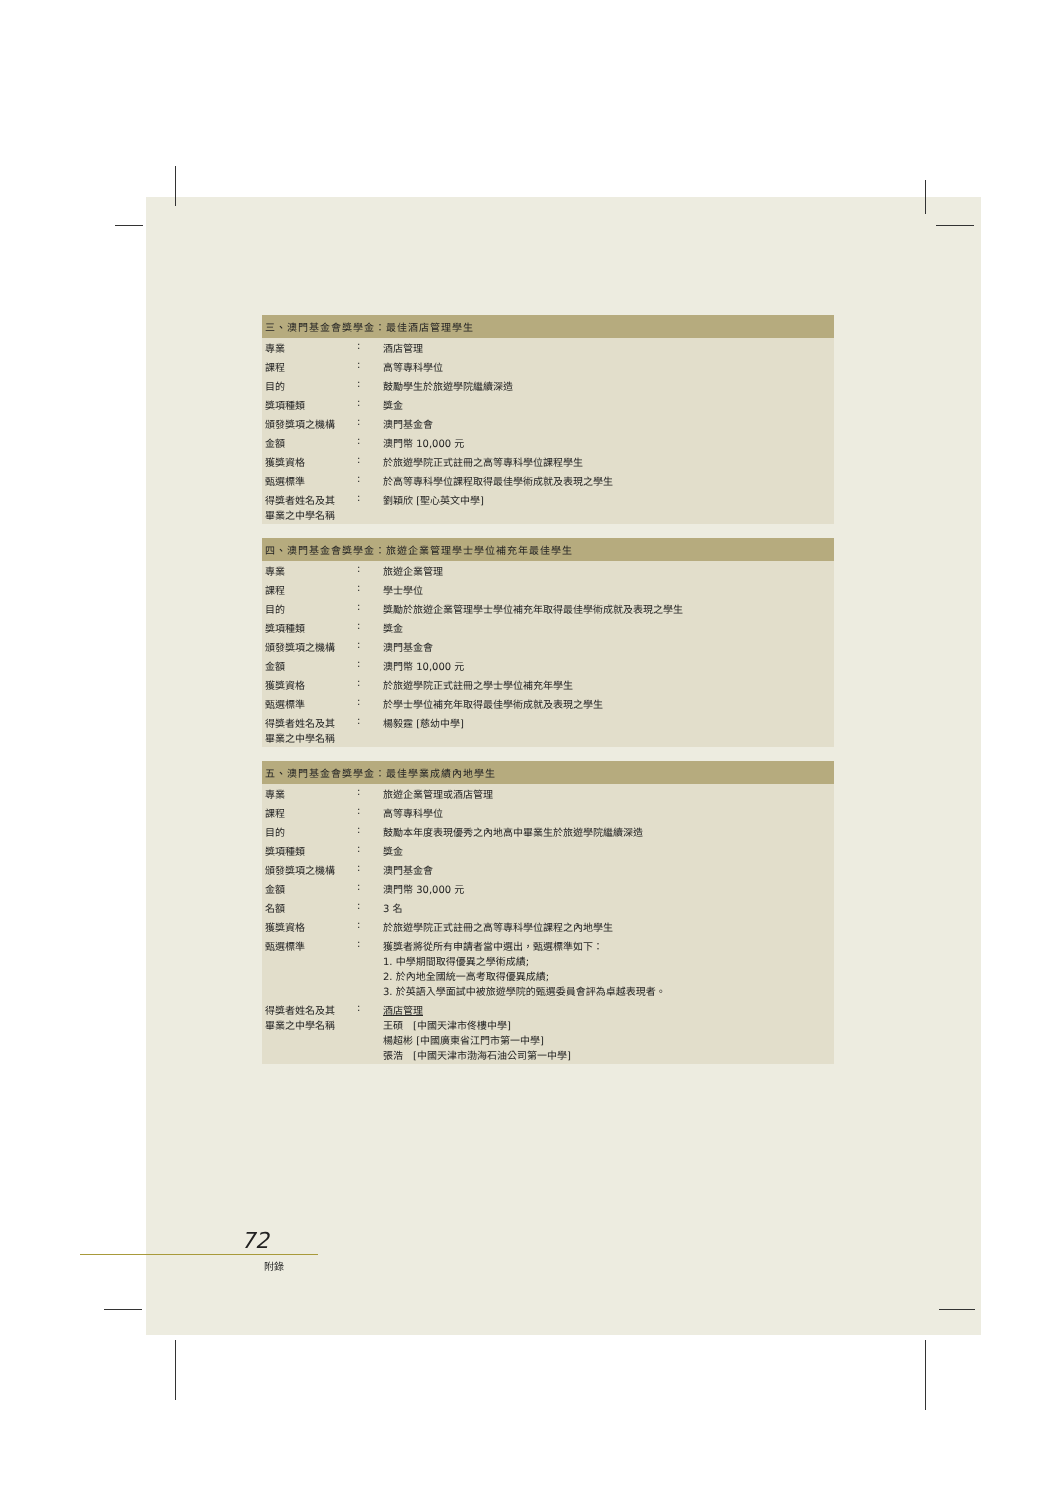| 三、澳門基金會獎學金：最佳酒店管理學生 | | |
| --- | --- | --- |
| 專業 | : | 酒店管理 |
| 課程 | : | 高等專科學位 |
| 目的 | : | 鼓勵學生於旅遊學院繼續深造 |
| 獎項種類 | : | 獎金 |
| 頒發獎項之機構 | : | 澳門基金會 |
| 金額 | : | 澳門幣 10,000 元 |
| 獲獎資格 | : | 於旅遊學院正式註冊之高等專科學位課程學生 |
| 甄選標準 | : | 於高等專科學位課程取得最佳學術成就及表現之學生 |
| 得獎者姓名及其 畢業之中學名稱 | : | 劉穎欣 [聖心英文中學] |
| 四、澳門基金會獎學金：旅遊企業管理學士學位補充年最佳學生 | | |
| --- | --- | --- |
| 專業 | : | 旅遊企業管理 |
| 課程 | : | 學士學位 |
| 目的 | : | 獎勵於旅遊企業管理學士學位補充年取得最佳學術成就及表現之學生 |
| 獎項種類 | : | 獎金 |
| 頒發獎項之機構 | : | 澳門基金會 |
| 金額 | : | 澳門幣 10,000 元 |
| 獲獎資格 | : | 於旅遊學院正式註冊之學士學位補充年學生 |
| 甄選標準 | : | 於學士學位補充年取得最佳學術成就及表現之學生 |
| 得獎者姓名及其 畢業之中學名稱 | : | 楊毅霆 [慈幼中學] |
| 五、澳門基金會獎學金：最佳學業成績內地學生 | | |
| --- | --- | --- |
| 專業 | : | 旅遊企業管理或酒店管理 |
| 課程 | : | 高等專科學位 |
| 目的 | : | 鼓勵本年度表現優秀之內地高中畢業生於旅遊學院繼續深造 |
| 獎項種類 | : | 獎金 |
| 頒發獎項之機構 | : | 澳門基金會 |
| 金額 | : | 澳門幣 30,000 元 |
| 名額 | : | 3 名 |
| 獲獎資格 | : | 於旅遊學院正式註冊之高等專科學位課程之內地學生 |
| 甄選標準 | : | 獲獎者將從所有申請者當中選出，甄選標準如下： 1. 中學期間取得優異之學術成績; 2. 於內地全國統一高考取得優異成績; 3. 於英語入學面試中被旅遊學院的甄選委員會評為卓越表現者。 |
| 得獎者姓名及其 畢業之中學名稱 | : | 酒店管理 王碩 [中國天津市佟樓中學] 楊超彬 [中國廣東省江門市第一中學] 張浩 [中國天津市渤海石油公司第一中學] |
72
附錄